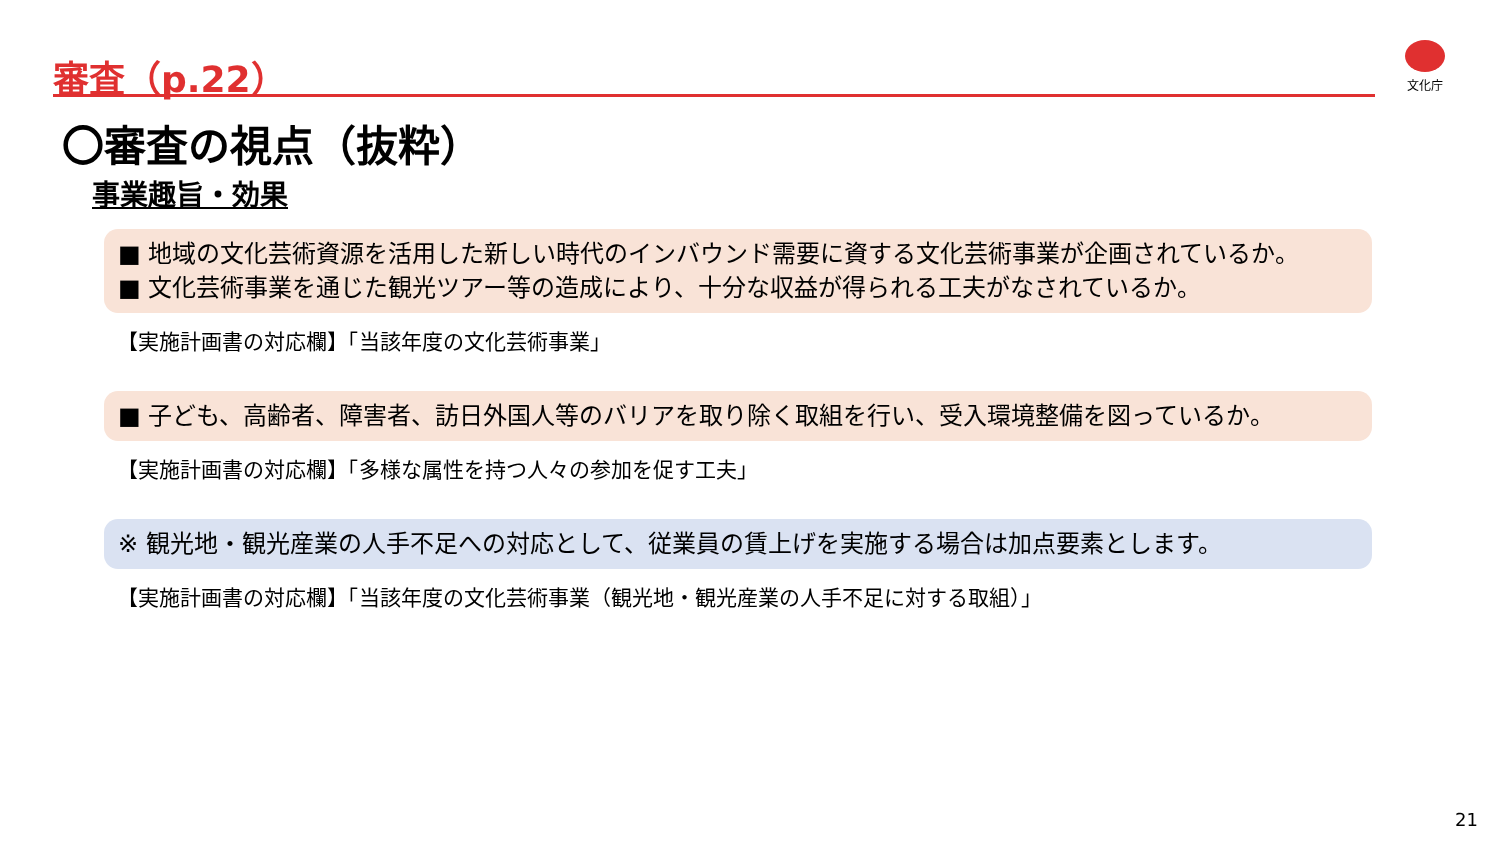審査（p.22） 文化庁
〇審査の視点（抜粋）
事業趣旨・効果
■ 地域の文化芸術資源を活用した新しい時代のインバウンド需要に資する文化芸術事業が企画されているか。
■ 文化芸術事業を通じた観光ツアー等の造成により、十分な収益が得られる工夫がなされているか。
【実施計画書の対応欄】「当該年度の文化芸術事業」
■ 子ども、高齢者、障害者、訪日外国人等のバリアを取り除く取組を行い、受入環境整備を図っているか。
【実施計画書の対応欄】「多様な属性を持つ人々の参加を促す工夫」
※ 観光地・観光産業の人手不足への対応として、従業員の賃上げを実施する場合は加点要素とします。
【実施計画書の対応欄】「当該年度の文化芸術事業（観光地・観光産業の人手不足に対する取組）」
21